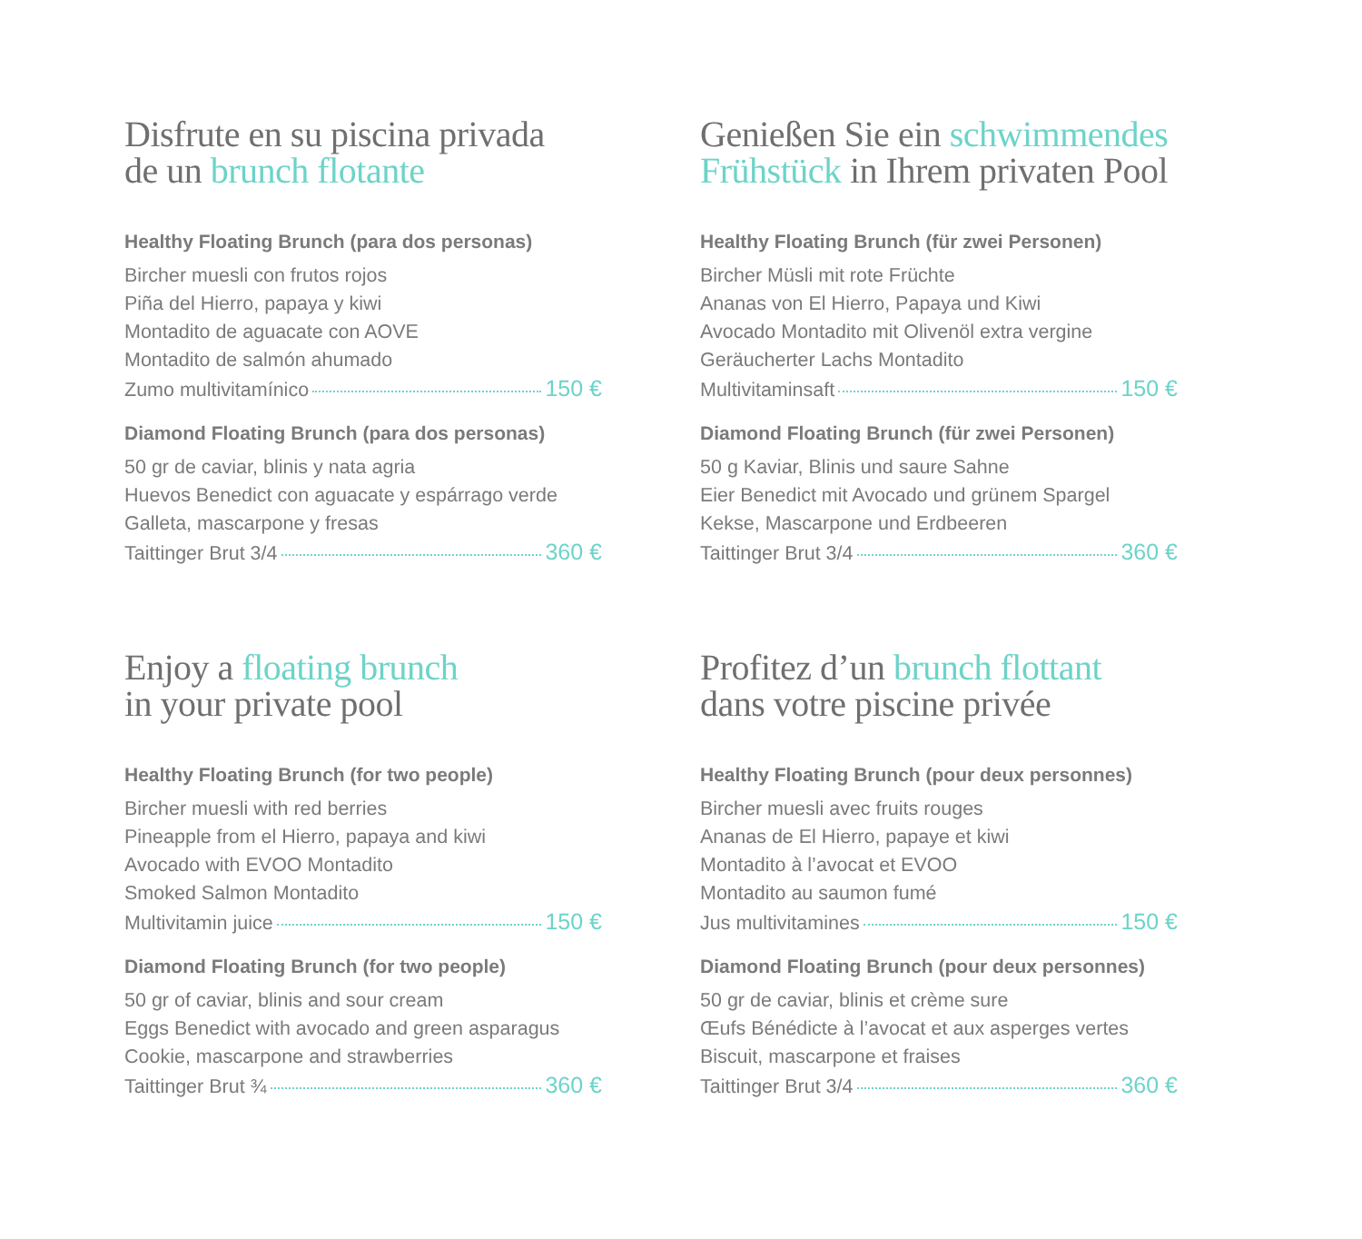Disfrute en su piscina privada
de un brunch flotante
Healthy Floating Brunch (para dos personas)
Bircher muesli con frutos rojos
Piña del Hierro, papaya y kiwi
Montadito de aguacate con AOVE
Montadito de salmón ahumado
Zumo multivitamínico 150 €
Diamond Floating Brunch (para dos personas)
50 gr de caviar, blinis y nata agria
Huevos Benedict con aguacate y espárrago verde
Galleta, mascarpone y fresas
Taittinger Brut 3/4 360 €
Genießen Sie ein schwimmendes
Frühstück in Ihrem privaten Pool
Healthy Floating Brunch (für zwei Personen)
Bircher Müsli mit rote Früchte
Ananas von El Hierro, Papaya und Kiwi
Avocado Montadito mit Olivenöl extra vergine
Geräucherter Lachs Montadito
Multivitaminsaft 150 €
Diamond Floating Brunch (für zwei Personen)
50 g Kaviar, Blinis und saure Sahne
Eier Benedict mit Avocado und grünem Spargel
Kekse, Mascarpone und Erdbeeren
Taittinger Brut 3/4 360 €
Enjoy a floating brunch
in your private pool
Healthy Floating Brunch (for two people)
Bircher muesli with red berries
Pineapple from el Hierro, papaya and kiwi
Avocado with EVOO Montadito
Smoked Salmon Montadito
Multivitamin juice 150 €
Diamond Floating Brunch (for two people)
50 gr of caviar, blinis and sour cream
Eggs Benedict with avocado and green asparagus
Cookie, mascarpone and strawberries
Taittinger Brut ¾ 360 €
Profitez d’un brunch flottant
dans votre piscine privée
Healthy Floating Brunch (pour deux personnes)
Bircher muesli avec fruits rouges
Ananas de El Hierro, papaye et kiwi
Montadito à l’avocat et EVOO
Montadito au saumon fumé
Jus multivitamines 150 €
Diamond Floating Brunch (pour deux personnes)
50 gr de caviar, blinis et crème sure
Œufs Bénédicte à l’avocat et aux asperges vertes
Biscuit, mascarpone et fraises
Taittinger Brut 3/4 360 €